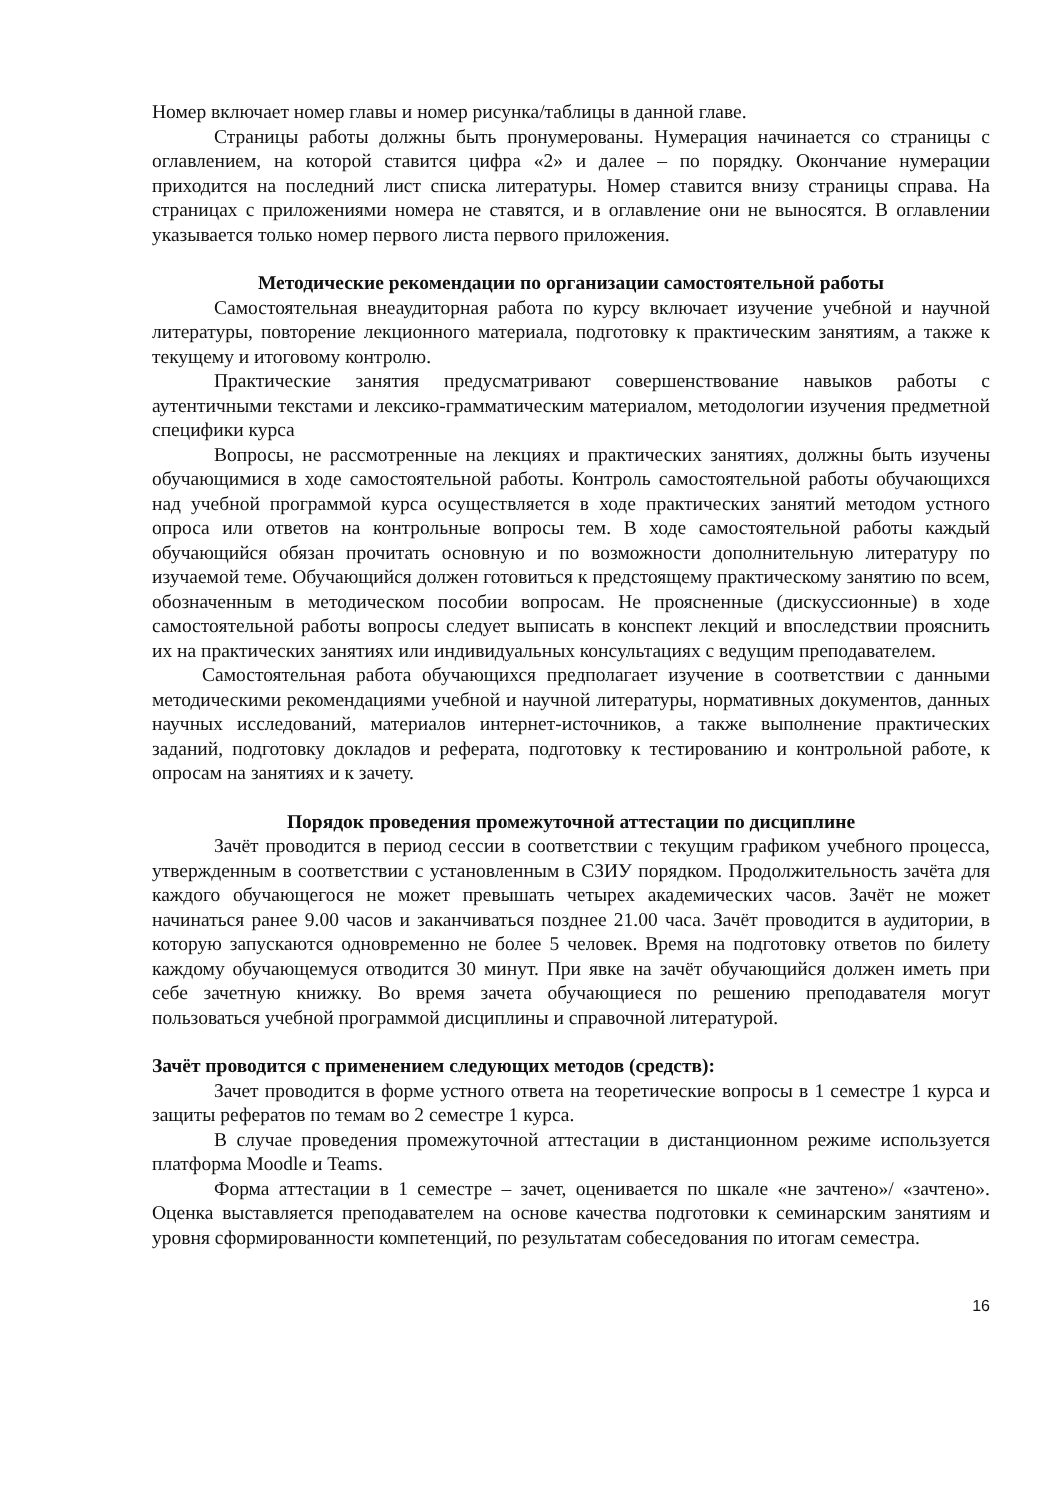Номер включает номер главы и номер рисунка/таблицы в данной главе.
Страницы работы должны быть пронумерованы. Нумерация начинается со страницы с оглавлением, на которой ставится цифра «2» и далее – по порядку. Окончание нумерации приходится на последний лист списка литературы. Номер ставится внизу страницы справа. На страницах с приложениями номера не ставятся, и в оглавление они не выносятся. В оглавлении указывается только номер первого листа первого приложения.
Методические рекомендации по организации самостоятельной работы
Самостоятельная внеаудиторная работа по курсу включает изучение учебной и научной литературы, повторение лекционного материала, подготовку к практическим занятиям, а также к текущему и итоговому контролю.
Практические занятия предусматривают совершенствование навыков работы с аутентичными текстами и лексико-грамматическим материалом, методологии изучения предметной специфики курса
Вопросы, не рассмотренные на лекциях и практических занятиях, должны быть изучены обучающимися в ходе самостоятельной работы. Контроль самостоятельной работы обучающихся над учебной программой курса осуществляется в ходе практических занятий методом устного опроса или ответов на контрольные вопросы тем. В ходе самостоятельной работы каждый обучающийся обязан прочитать основную и по возможности дополнительную литературу по изучаемой теме. Обучающийся должен готовиться к предстоящему практическому занятию по всем, обозначенным в методическом пособии вопросам. Не проясненные (дискуссионные) в ходе самостоятельной работы вопросы следует выписать в конспект лекций и впоследствии прояснить их на практических занятиях или индивидуальных консультациях с ведущим преподавателем.
Самостоятельная работа обучающихся предполагает изучение в соответствии с данными методическими рекомендациями учебной и научной литературы, нормативных документов, данных научных исследований, материалов интернет-источников, а также выполнение практических заданий, подготовку докладов и реферата, подготовку к тестированию и контрольной работе, к опросам на занятиях и к зачету.
Порядок проведения промежуточной аттестации по дисциплине
Зачёт проводится в период сессии в соответствии с текущим графиком учебного процесса, утвержденным в соответствии с установленным в СЗИУ порядком. Продолжительность зачёта для каждого обучающегося не может превышать четырех академических часов. Зачёт не может начинаться ранее 9.00 часов и заканчиваться позднее 21.00 часа. Зачёт проводится в аудитории, в которую запускаются одновременно не более 5 человек. Время на подготовку ответов по билету каждому обучающемуся отводится 30 минут. При явке на зачёт обучающийся должен иметь при себе зачетную книжку. Во время зачета обучающиеся по решению преподавателя могут пользоваться учебной программой дисциплины и справочной литературой.
Зачёт проводится с применением следующих методов (средств):
Зачет проводится в форме устного ответа на теоретические вопросы в 1 семестре 1 курса и защиты рефератов по темам во 2 семестре 1 курса.
В случае проведения промежуточной аттестации в дистанционном режиме используется платформа Moodle и Teams.
Форма аттестации в 1 семестре – зачет, оценивается по шкале «не зачтено»/ «зачтено». Оценка выставляется преподавателем на основе качества подготовки к семинарским занятиям и уровня сформированности компетенций, по результатам собеседования по итогам семестра.
16